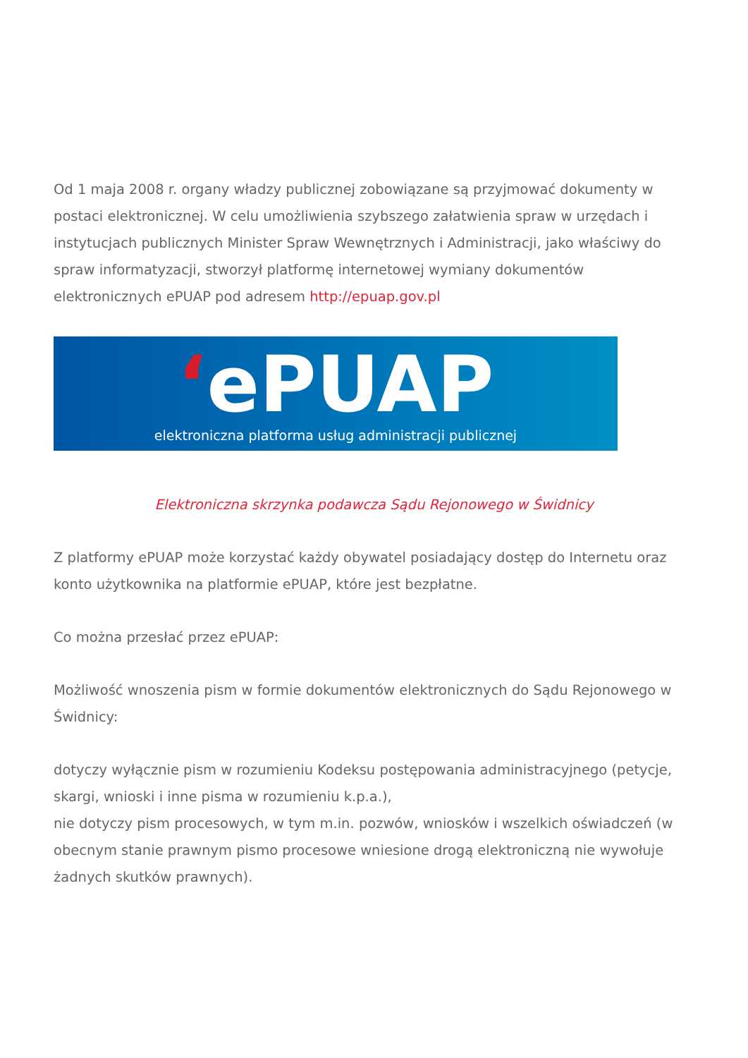Od 1 maja 2008 r. organy władzy publicznej zobowiązane są przyjmować dokumenty w postaci elektronicznej. W celu umożliwienia szybszego załatwienia spraw w urzędach i instytucjach publicznych Minister Spraw Wewnętrznych i Administracji, jako właściwy do spraw informatyzacji, stworzył platformę internetowej wymiany dokumentów elektronicznych ePUAP pod adresem http://epuap.gov.pl
‘ePUAP
elektroniczna platforma usług administracji publicznej
Elektroniczna skrzynka podawcza Sądu Rejonowego w Świdnicy
Z platformy ePUAP może korzystać każdy obywatel posiadający dostęp do Internetu oraz konto użytkownika na platformie ePUAP, które jest bezpłatne.
Co można przesłać przez ePUAP:
Możliwość wnoszenia pism w formie dokumentów elektronicznych do Sądu Rejonowego w Świdnicy:
dotyczy wyłącznie pism w rozumieniu Kodeksu postępowania administracyjnego (petycje, skargi, wnioski i inne pisma w rozumieniu k.p.a.),
nie dotyczy pism procesowych, w tym m.in. pozwów, wniosków i wszelkich oświadczeń (w obecnym stanie prawnym pismo procesowe wniesione drogą elektroniczną nie wywołuje żadnych skutków prawnych).